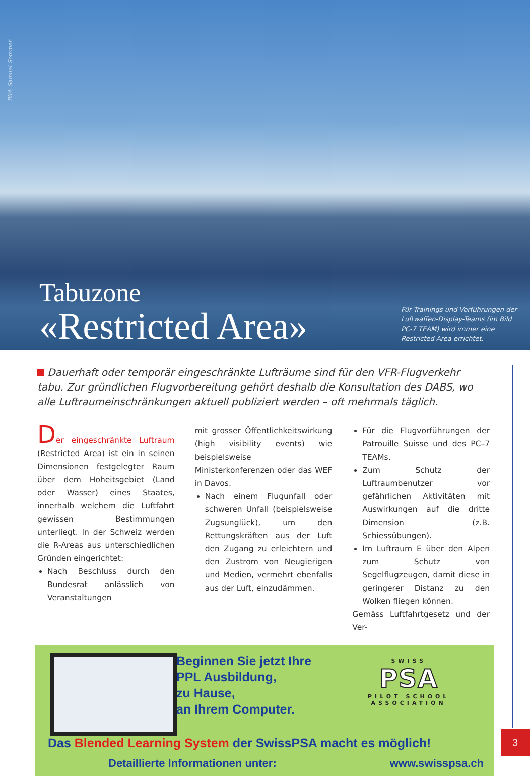Bild: Samuel Sommer
Tabuzone
«Restricted Area»
Für Trainings und Vorführungen der Luftwaffen-Display-Teams (im Bild PC-7 TEAM) wird immer eine Restricted Area errichtet.
Dauerhaft oder temporär eingeschränkte Lufträume sind für den VFR-Flugverkehr tabu. Zur gründlichen Flugvorbereitung gehört deshalb die Konsultation des DABS, wo alle Luftraumeinschränkungen aktuell publiziert werden – oft mehrmals täglich.
Der eingeschränkte Luftraum (Restricted Area) ist ein in seinen Dimensionen festgelegter Raum über dem Hoheitsgebiet (Land oder Wasser) eines Staates, innerhalb welchem die Luftfahrt gewissen Bestimmungen unterliegt. In der Schweiz werden die R-Areas aus unterschiedlichen Gründen eingerichtet:
Nach Beschluss durch den Bundesrat anlässlich von Veranstaltungen
mit grosser Öffentlichkeitswirkung (high visibility events) wie beispielsweise Ministerkonferenzen oder das WEF in Davos.
Nach einem Flugunfall oder schweren Unfall (beispielsweise Zugsunglück), um den Rettungskräften aus der Luft den Zugang zu erleichtern und den Zustrom von Neugierigen und Medien, vermehrt ebenfalls aus der Luft, einzudämmen.
Für die Flugvorführungen der Patrouille Suisse und des PC–7 TEAMs.
Zum Schutz der Luftraumbenutzer vor gefährlichen Aktivitäten mit Auswirkungen auf die dritte Dimension (z.B. Schiessübungen).
Im Luftraum E über den Alpen zum Schutz von Segelflugzeugen, damit diese in geringerer Distanz zu den Wolken fliegen können.
Gemäss Luftfahrtgesetz und der Ver-
Beginnen Sie jetzt Ihre
PPL Ausbildung,
zu Hause,
an Ihrem Computer.
SWISS
PSA
PILOT SCHOOL
ASSOCIATION
Das Blended Learning System der SwissPSA macht es möglich!
Detaillierte Informationen unter: www.swisspsa.ch
3